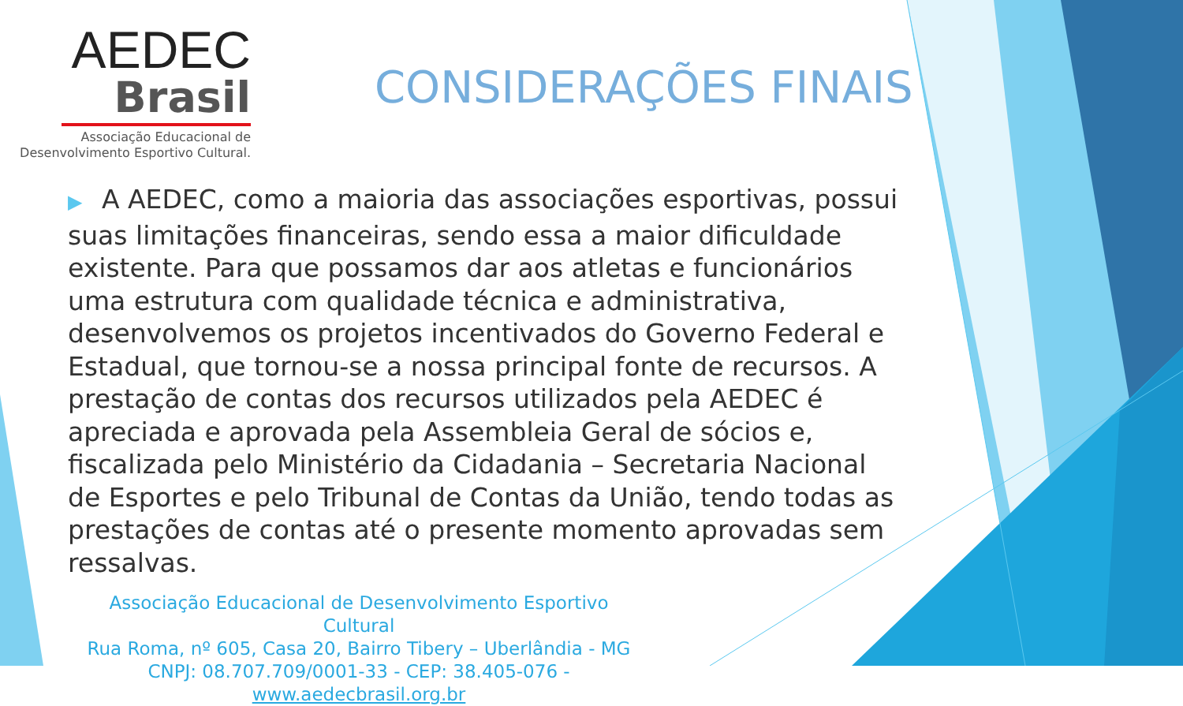AEDEC
Brasil
Associação Educacional de
Desenvolvimento Esportivo Cultural.
CONSIDERAÇÕES FINAIS
▶ A AEDEC, como a maioria das associações esportivas, possui suas limitações financeiras, sendo essa a maior dificuldade existente. Para que possamos dar aos atletas e funcionários uma estrutura com qualidade técnica e administrativa, desenvolvemos os projetos incentivados do Governo Federal e Estadual, que tornou-se a nossa principal fonte de recursos. A prestação de contas dos recursos utilizados pela AEDEC é apreciada e aprovada pela Assembleia Geral de sócios e, fiscalizada pelo Ministério da Cidadania – Secretaria Nacional de Esportes e pelo Tribunal de Contas da União, tendo todas as prestações de contas até o presente momento aprovadas sem ressalvas.
Associação Educacional de Desenvolvimento Esportivo Cultural
Rua Roma, nº 605, Casa 20, Bairro Tibery – Uberlândia - MG
CNPJ: 08.707.709/0001-33 - CEP: 38.405-076 - www.aedecbrasil.org.br